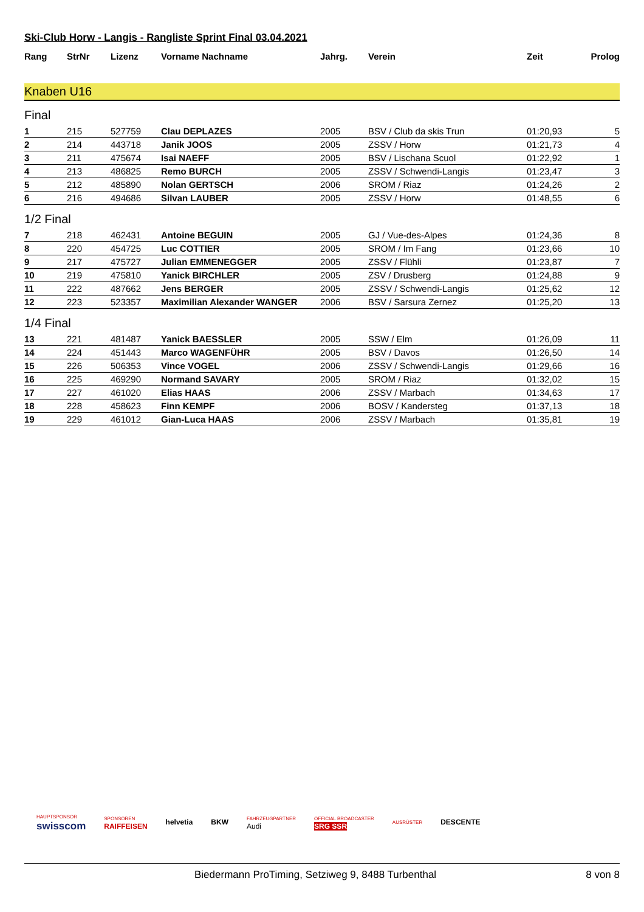Ski-Club Horw - Langis - Rangliste Sprint Final 03.04.2021
| Rang | StrNr | Lizenz | Vorname Nachname | Jahrg. | Verein | Zeit | Prolog |
| --- | --- | --- | --- | --- | --- | --- | --- |
Knaben U16
Final
| 1 | 215 | 527759 | Clau DEPLAZES | 2005 | BSV / Club da skis Trun | 01:20,93 | 5 |
| 2 | 214 | 443718 | Janik JOOS | 2005 | ZSSV / Horw | 01:21,73 | 4 |
| 3 | 211 | 475674 | Isai NAEFF | 2005 | BSV / Lischana Scuol | 01:22,92 | 1 |
| 4 | 213 | 486825 | Remo BURCH | 2005 | ZSSV / Schwendi-Langis | 01:23,47 | 3 |
| 5 | 212 | 485890 | Nolan GERTSCH | 2006 | SROM / Riaz | 01:24,26 | 2 |
| 6 | 216 | 494686 | Silvan LAUBER | 2005 | ZSSV / Horw | 01:48,55 | 6 |
1/2 Final
| 7 | 218 | 462431 | Antoine BEGUIN | 2005 | GJ / Vue-des-Alpes | 01:24,36 | 8 |
| 8 | 220 | 454725 | Luc COTTIER | 2005 | SROM / Im Fang | 01:23,66 | 10 |
| 9 | 217 | 475727 | Julian EMMENEGGER | 2005 | ZSSV / Flühli | 01:23,87 | 7 |
| 10 | 219 | 475810 | Yanick BIRCHLER | 2005 | ZSV / Drusberg | 01:24,88 | 9 |
| 11 | 222 | 487662 | Jens BERGER | 2005 | ZSSV / Schwendi-Langis | 01:25,62 | 12 |
| 12 | 223 | 523357 | Maximilian Alexander WANGER | 2006 | BSV / Sarsura Zernez | 01:25,20 | 13 |
1/4 Final
| 13 | 221 | 481487 | Yanick BAESSLER | 2005 | SSW / Elm | 01:26,09 | 11 |
| 14 | 224 | 451443 | Marco WAGENFÜHR | 2005 | BSV / Davos | 01:26,50 | 14 |
| 15 | 226 | 506353 | Vince VOGEL | 2006 | ZSSV / Schwendi-Langis | 01:29,66 | 16 |
| 16 | 225 | 469290 | Normand SAVARY | 2005 | SROM / Riaz | 01:32,02 | 15 |
| 17 | 227 | 461020 | Elias HAAS | 2006 | ZSSV / Marbach | 01:34,63 | 17 |
| 18 | 228 | 458623 | Finn KEMPF | 2006 | BOSV / Kandersteg | 01:37,13 | 18 |
| 19 | 229 | 461012 | Gian-Luca HAAS | 2006 | ZSSV / Marbach | 01:35,81 | 19 |
HAUPTSPONSOR
swisscom SPONSOREN
RAIFFEISEN helvetia BKW FAHRZEUGPARTNER
Audi OFFICIAL BROADCASTER
SRG SSR AUSRÜSTER DESCENTE
Biedermann ProTiming, Setziweg 9, 8488 Turbenthal 8 von 8